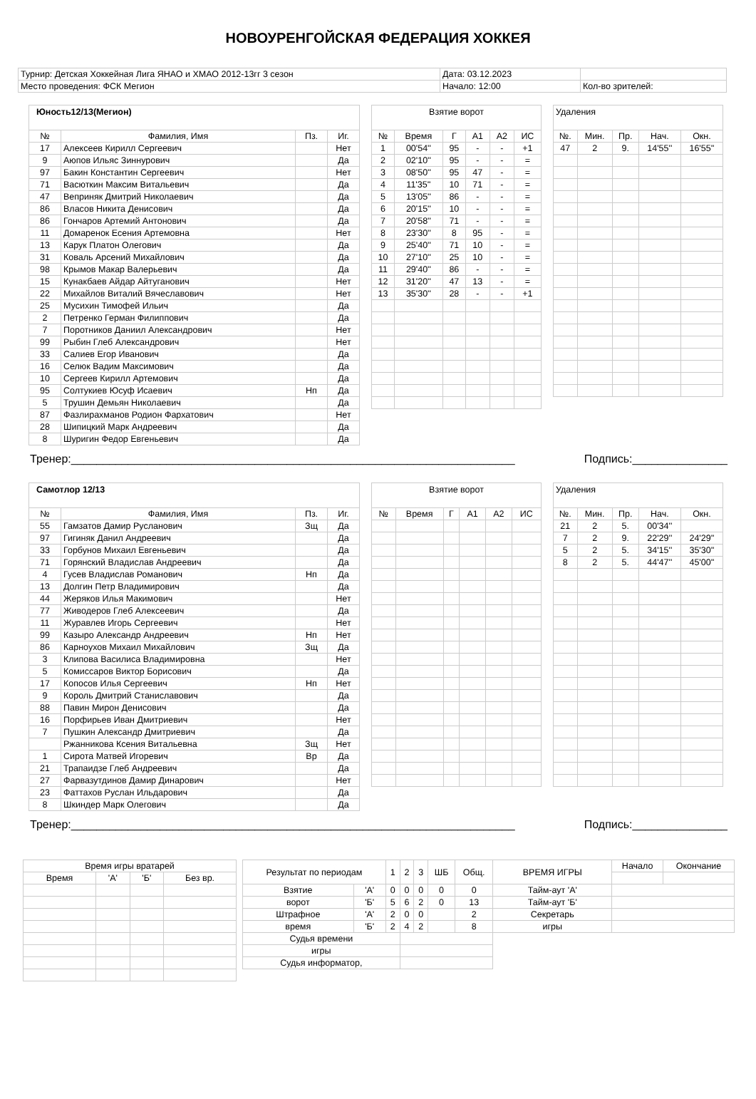НОВОУРЕНГОЙСКАЯ ФЕДЕРАЦИЯ ХОККЕЯ
| Турнир: Детская Хоккейная Лига ЯНАО и ХМАО 2012-13гг 3 сезон | Дата: 03.12.2023 | |
| Место проведения: ФСК Мегион | Начало: 12:00 | Кол-во зрителей: |
| Юность12/13(Мегион) | | | |
| --- | --- | --- | --- |
| № | Фамилия, Имя | Пз. | Иг. |
| 17 | Алексеев Кирилл Сергеевич | | Нет |
| 9 | Аюпов Ильяс Зиннурович | | Да |
| 97 | Бакин Константин Сергеевич | | Нет |
| 71 | Васюткин Максим Витальевич | | Да |
| 47 | Веприняк Дмитрий Николаевич | | Да |
| 86 | Власов Никита Денисович | | Да |
| 86 | Гончаров Артемий Антонович | | Да |
| 11 | Домаренок Есения Артемовна | | Нет |
| 13 | Карук Платон Олегович | | Да |
| 31 | Коваль Арсений Михайлович | | Да |
| 98 | Крымов Макар Валерьевич | | Да |
| 15 | Кунакбаев Айдар Айтуганович | | Нет |
| 22 | Михайлов Виталий Вячеславович | | Нет |
| 25 | Мусихин Тимофей Ильич | | Да |
| 2 | Петренко Герман Филиппович | | Да |
| 7 | Поротников Даниил Александрович | | Нет |
| 99 | Рыбин Глеб Александрович | | Нет |
| 33 | Салиев Егор Иванович | | Да |
| 16 | Селюк Вадим Максимович | | Да |
| 10 | Сергеев Кирилл Артемович | | Да |
| 95 | Солтукиев Юсуф Исаевич | Нп | Да |
| 5 | Трушин Демьян Николаевич | | Да |
| 87 | Фазлирахманов Родион Фархатович | | Нет |
| 28 | Шипицкий Марк Андреевич | | Да |
| 8 | Шуригин Федор Евгеньевич | | Да |
| Взятие ворот | | | | | |
| --- | --- | --- | --- | --- | --- |
| № | Время | Г | А1 | А2 | ИС |
| 1 | 00'54'' | 95 | - | - | +1 |
| 2 | 02'10'' | 95 | - | - | = |
| 3 | 08'50'' | 95 | 47 | - | = |
| 4 | 11'35'' | 10 | 71 | - | = |
| 5 | 13'05'' | 86 | - | - | = |
| 6 | 20'15'' | 10 | - | - | = |
| 7 | 20'58'' | 71 | - | - | = |
| 8 | 23'30'' | 8 | 95 | - | = |
| 9 | 25'40'' | 71 | 10 | - | = |
| 10 | 27'10'' | 25 | 10 | - | = |
| 11 | 29'40'' | 86 | - | - | = |
| 12 | 31'20'' | 47 | 13 | - | = |
| 13 | 35'30'' | 28 | - | - | +1 |
| Удаления | | | | |
| --- | --- | --- | --- | --- |
| №. | Мин. | Пр. | Нач. | Окн. |
| 47 | 2 | 9. | 14'55'' | 16'55'' |
Тренер:______________________________________________________________________ Подпись:_______________
| Самотлор 12/13 | | | |
| --- | --- | --- | --- |
| № | Фамилия, Имя | Пз. | Иг. |
| 55 | Гамзатов Дамир Русланович | Зщ | Да |
| 97 | Гигиняк Данил Андреевич | | Да |
| 33 | Горбунов Михаил Евгеньевич | | Да |
| 71 | Горянский Владислав Андреевич | | Да |
| 4 | Гусев Владислав Романович | Нп | Да |
| 13 | Долгин Петр Владимирович | | Да |
| 44 | Жеряков Илья Макимович | | Нет |
| 77 | Живодеров Глеб Алексеевич | | Да |
| 11 | Журавлев Игорь Сергеевич | | Нет |
| 99 | Казыро Александр Андреевич | Нп | Нет |
| 86 | Карноухов Михаил Михайлович | Зщ | Да |
| 3 | Клипова Василиса Владимировна | | Нет |
| 5 | Комиссаров Виктор Борисович | | Да |
| 17 | Копосов Илья Сергеевич | Нп | Нет |
| 9 | Король Дмитрий Станиславович | | Да |
| 88 | Павин Мирон Денисович | | Да |
| 16 | Порфирьев Иван Дмитриевич | | Нет |
| 7 | Пушкин Александр Дмитриевич | | Да |
| | Ржанникова Ксения Витальевна | Зщ | Нет |
| 1 | Сирота Матвей Игоревич | Вр | Да |
| 21 | Трапаидзе Глеб Андреевич | | Да |
| 27 | Фарвазутдинов Дамир Динарович | | Нет |
| 23 | Фаттахов Руслан Ильдарович | | Да |
| 8 | Шкиндер Марк Олегович | | Да |
| Взятие ворот | | | | | |
| --- | --- | --- | --- | --- | --- |
| № | Время | Г | А1 | А2 | ИС |
| Удаления | | | | |
| --- | --- | --- | --- | --- |
| №. | Мин. | Пр. | Нач. | Окн. |
| 21 | 2 | 5. | 00'34'' | |
| 7 | 2 | 9. | 22'29'' | 24'29'' |
| 5 | 2 | 5. | 34'15'' | 35'30'' |
| 8 | 2 | 5. | 44'47'' | 45'00'' |
Тренер:______________________________________________________________________ Подпись:_______________
| Время игры вратарей | | | |
| --- | --- | --- | --- |
| Время | 'А' | 'Б' | Без вр. |
| Результат по периодам | | 1 | 2 | 3 | ШБ | Общ. | ВРЕМЯ ИГРЫ | Начало | Окончание |
| --- | --- | --- | --- | --- | --- | --- | --- | --- | --- |
| Взятие | 'А' | 0 | 0 | 0 | 0 | 0 | Тайм-аут 'А' | | |
| ворот | 'Б' | 5 | 6 | 2 | 0 | 13 | Тайм-аут 'Б' | | |
| Штрафное | 'А' | 2 | 0 | 0 | | 2 | Секретарь | | |
| время | 'Б' | 2 | 4 | 2 | | 8 | игры | | |
| Судья времени | | | | | | | | | |
| игры | | | | | | | | | |
| Судья информатор, | | | | | | | | | |